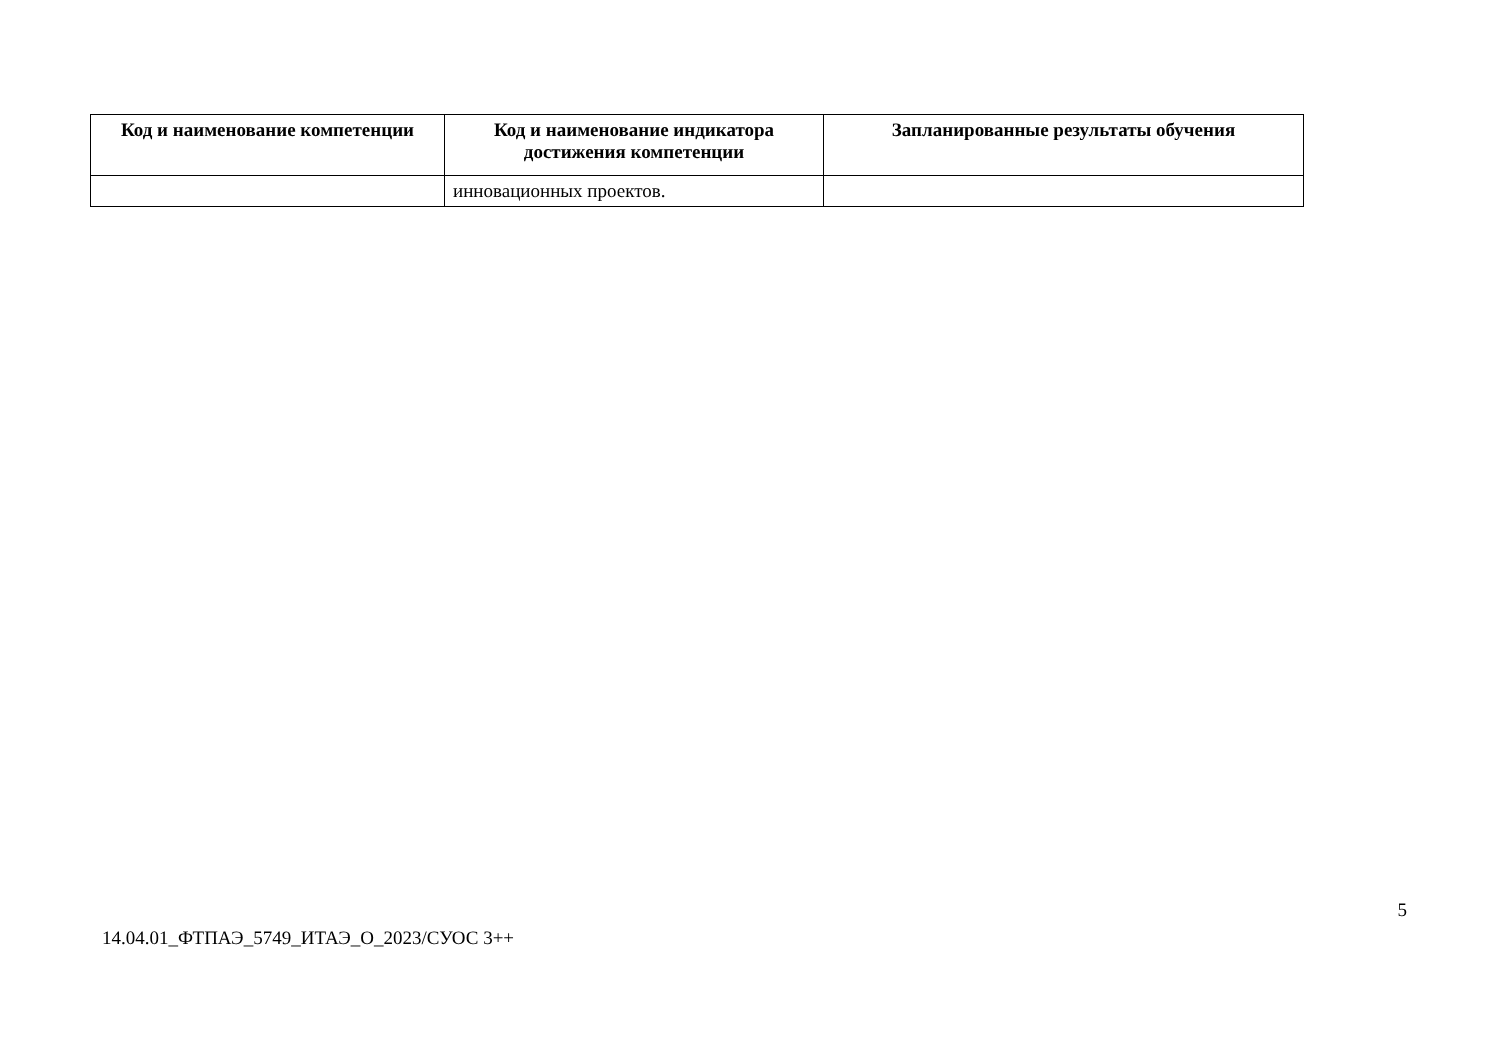| Код и наименование компетенции | Код и наименование индикатора достижения компетенции | Запланированные результаты обучения |
| --- | --- | --- |
| | инновационных проектов. | |
14.04.01_ФТПАЭ_5749_ИТАЭ_О_2023/СУОС 3++ 5